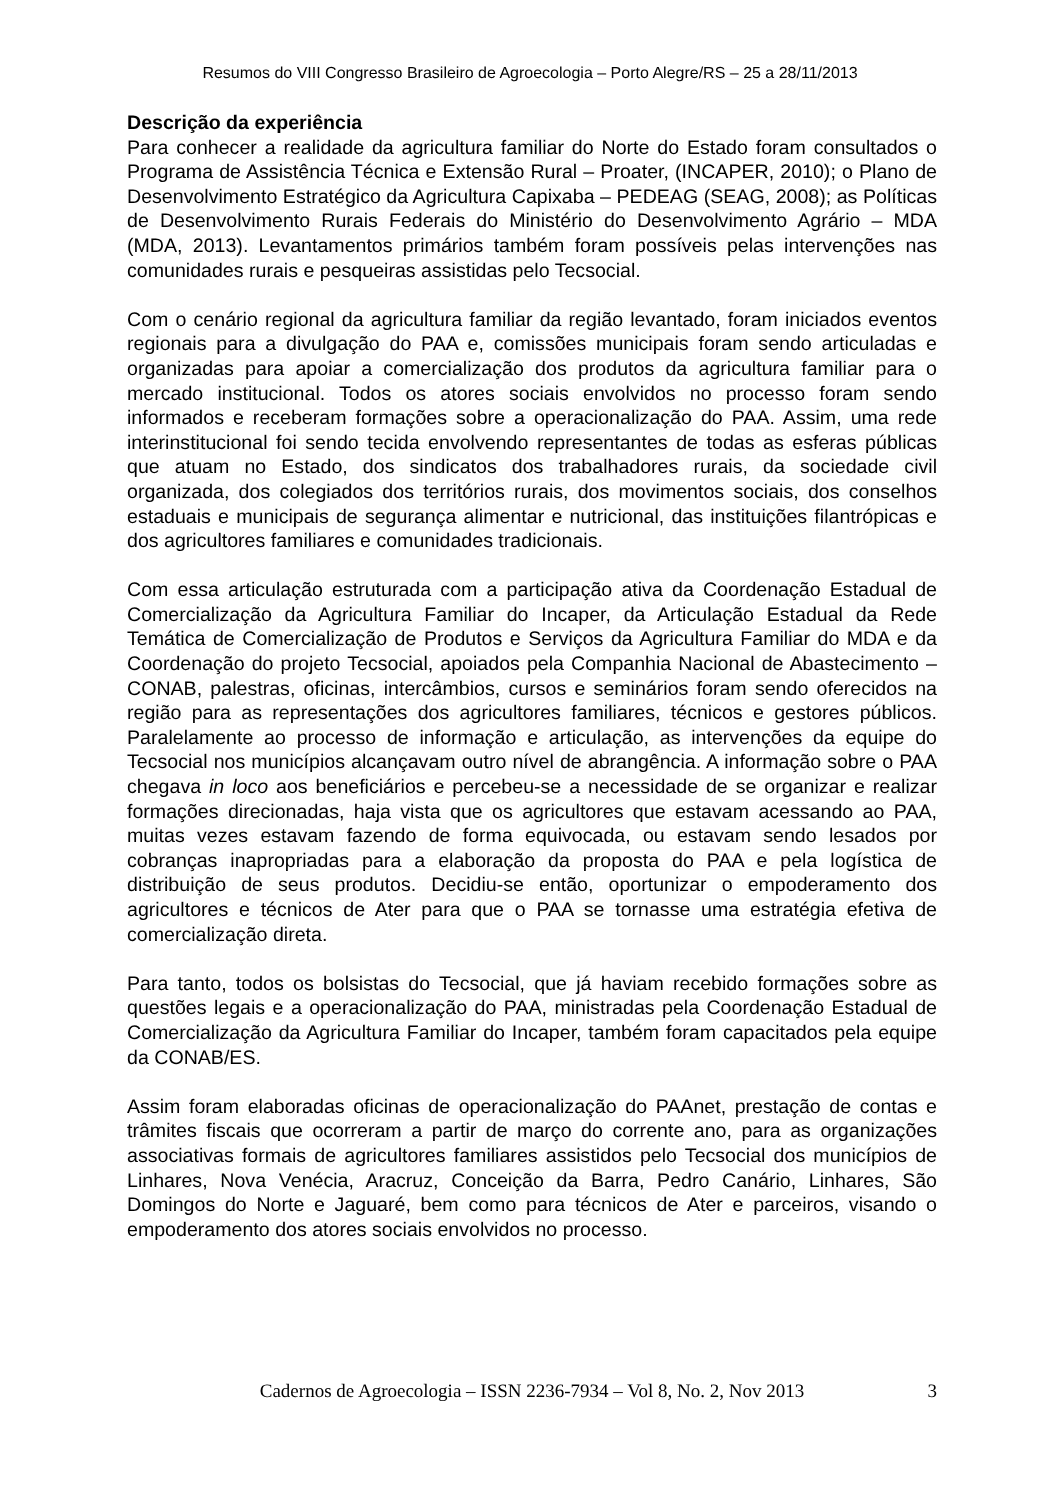Resumos do VIII Congresso Brasileiro de Agroecologia – Porto Alegre/RS – 25 a 28/11/2013
Descrição da experiência
Para conhecer a realidade da agricultura familiar do Norte do Estado foram consultados o Programa de Assistência Técnica e Extensão Rural – Proater, (INCAPER, 2010); o Plano de Desenvolvimento Estratégico da Agricultura Capixaba – PEDEAG (SEAG, 2008); as Políticas de Desenvolvimento Rurais Federais do Ministério do Desenvolvimento Agrário – MDA (MDA, 2013). Levantamentos primários também foram possíveis pelas intervenções nas comunidades rurais e pesqueiras assistidas pelo Tecsocial.
Com o cenário regional da agricultura familiar da região levantado, foram iniciados eventos regionais para a divulgação do PAA e, comissões municipais foram sendo articuladas e organizadas para apoiar a comercialização dos produtos da agricultura familiar para o mercado institucional. Todos os atores sociais envolvidos no processo foram sendo informados e receberam formações sobre a operacionalização do PAA. Assim, uma rede interinstitucional foi sendo tecida envolvendo representantes de todas as esferas públicas que atuam no Estado, dos sindicatos dos trabalhadores rurais, da sociedade civil organizada, dos colegiados dos territórios rurais, dos movimentos sociais, dos conselhos estaduais e municipais de segurança alimentar e nutricional, das instituições filantrópicas e dos agricultores familiares e comunidades tradicionais.
Com essa articulação estruturada com a participação ativa da Coordenação Estadual de Comercialização da Agricultura Familiar do Incaper, da Articulação Estadual da Rede Temática de Comercialização de Produtos e Serviços da Agricultura Familiar do MDA e da Coordenação do projeto Tecsocial, apoiados pela Companhia Nacional de Abastecimento – CONAB, palestras, oficinas, intercâmbios, cursos e seminários foram sendo oferecidos na região para as representações dos agricultores familiares, técnicos e gestores públicos. Paralelamente ao processo de informação e articulação, as intervenções da equipe do Tecsocial nos municípios alcançavam outro nível de abrangência. A informação sobre o PAA chegava in loco aos beneficiários e percebeu-se a necessidade de se organizar e realizar formações direcionadas, haja vista que os agricultores que estavam acessando ao PAA, muitas vezes estavam fazendo de forma equivocada, ou estavam sendo lesados por cobranças inapropriadas para a elaboração da proposta do PAA e pela logística de distribuição de seus produtos. Decidiu-se então, oportunizar o empoderamento dos agricultores e técnicos de Ater para que o PAA se tornasse uma estratégia efetiva de comercialização direta.
Para tanto, todos os bolsistas do Tecsocial, que já haviam recebido formações sobre as questões legais e a operacionalização do PAA, ministradas pela Coordenação Estadual de Comercialização da Agricultura Familiar do Incaper, também foram capacitados pela equipe da CONAB/ES.
Assim foram elaboradas oficinas de operacionalização do PAAnet, prestação de contas e trâmites fiscais que ocorreram a partir de março do corrente ano, para as organizações associativas formais de agricultores familiares assistidos pelo Tecsocial dos municípios de Linhares, Nova Venécia, Aracruz, Conceição da Barra, Pedro Canário, Linhares, São Domingos do Norte e Jaguaré, bem como para técnicos de Ater e parceiros, visando o empoderamento dos atores sociais envolvidos no processo.
3
Cadernos de Agroecologia – ISSN 2236-7934 – Vol 8, No. 2, Nov 2013